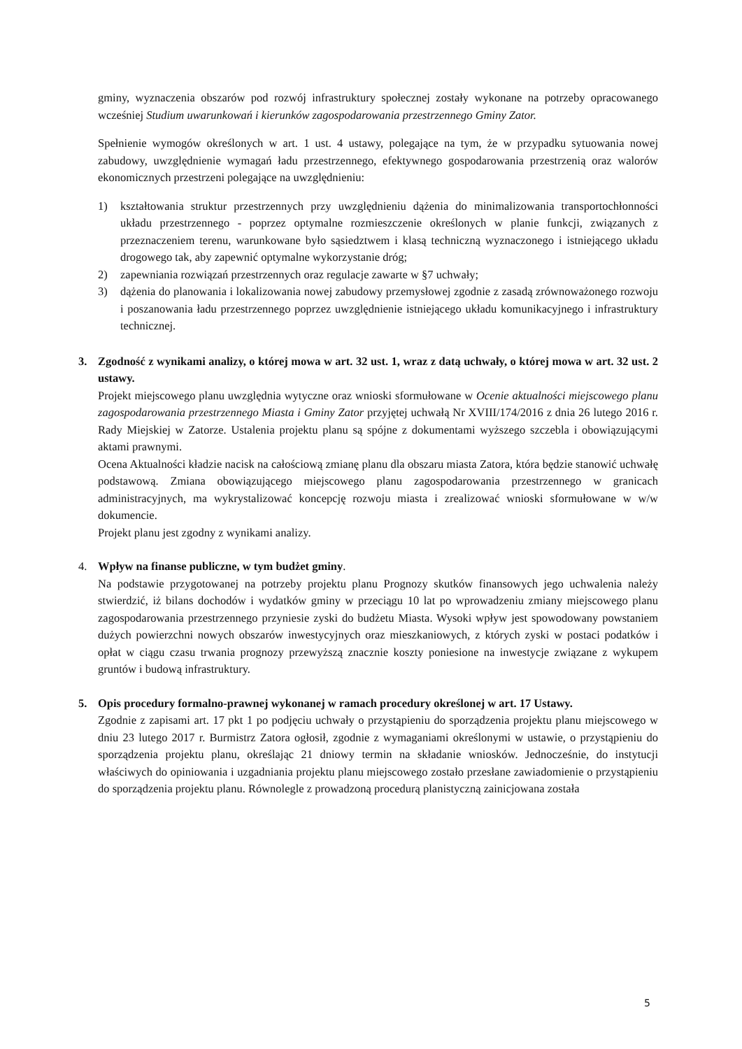gminy, wyznaczenia obszarów pod rozwój infrastruktury społecznej zostały wykonane na potrzeby opracowanego wcześniej Studium uwarunkowań i kierunków zagospodarowania przestrzennego Gminy Zator.
Spełnienie wymogów określonych w art. 1 ust. 4 ustawy, polegające na tym, że w przypadku sytuowania nowej zabudowy, uwzględnienie wymagań ładu przestrzennego, efektywnego gospodarowania przestrzenią oraz walorów ekonomicznych przestrzeni polegające na uwzględnieniu:
1) kształtowania struktur przestrzennych przy uwzględnieniu dążenia do minimalizowania transportochłonności układu przestrzennego - poprzez optymalne rozmieszczenie określonych w planie funkcji, związanych z przeznaczeniem terenu, warunkowane było sąsiedztwem i klasą techniczną wyznaczonego i istniejącego układu drogowego tak, aby zapewnić optymalne wykorzystanie dróg;
2) zapewniania rozwiązań przestrzennych oraz regulacje zawarte w §7 uchwały;
3) dążenia do planowania i lokalizowania nowej zabudowy przemysłowej zgodnie z zasadą zrównoważonego rozwoju i poszanowania ładu przestrzennego poprzez uwzględnienie istniejącego układu komunikacyjnego i infrastruktury technicznej.
3. Zgodność z wynikami analizy, o której mowa w art. 32 ust. 1, wraz z datą uchwały, o której mowa w art. 32 ust. 2 ustawy.
Projekt miejscowego planu uwzględnia wytyczne oraz wnioski sformułowane w Ocenie aktualności miejscowego planu zagospodarowania przestrzennego Miasta i Gminy Zator przyjętej uchwałą Nr XVIII/174/2016 z dnia 26 lutego 2016 r. Rady Miejskiej w Zatorze. Ustalenia projektu planu są spójne z dokumentami wyższego szczebla i obowiązującymi aktami prawnymi.
Ocena Aktualności kładzie nacisk na całościową zmianę planu dla obszaru miasta Zatora, która będzie stanowić uchwałę podstawową. Zmiana obowiązującego miejscowego planu zagospodarowania przestrzennego w granicach administracyjnych, ma wykrystalizować koncepcję rozwoju miasta i zrealizować wnioski sformułowane w w/w dokumencie.
Projekt planu jest zgodny z wynikami analizy.
4. Wpływ na finanse publiczne, w tym budżet gminy.
Na podstawie przygotowanej na potrzeby projektu planu Prognozy skutków finansowych jego uchwalenia należy stwierdzić, iż bilans dochodów i wydatków gminy w przeciągu 10 lat po wprowadzeniu zmiany miejscowego planu zagospodarowania przestrzennego przyniesie zyski do budżetu Miasta. Wysoki wpływ jest spowodowany powstaniem dużych powierzchni nowych obszarów inwestycyjnych oraz mieszkaniowych, z których zyski w postaci podatków i opłat w ciągu czasu trwania prognozy przewyższą znacznie koszty poniesione na inwestycje związane z wykupem gruntów i budową infrastruktury.
5. Opis procedury formalno-prawnej wykonanej w ramach procedury określonej w art. 17 Ustawy.
Zgodnie z zapisami art. 17 pkt 1 po podjęciu uchwały o przystąpieniu do sporządzenia projektu planu miejscowego w dniu 23 lutego 2017 r. Burmistrz Zatora ogłosił, zgodnie z wymaganiami określonymi w ustawie, o przystąpieniu do sporządzenia projektu planu, określając 21 dniowy termin na składanie wniosków. Jednocześnie, do instytucji właściwych do opiniowania i uzgadniania projektu planu miejscowego zostało przesłane zawiadomienie o przystąpieniu do sporządzenia projektu planu. Równolegle z prowadzoną procedurą planistyczną zainicjowana została
5